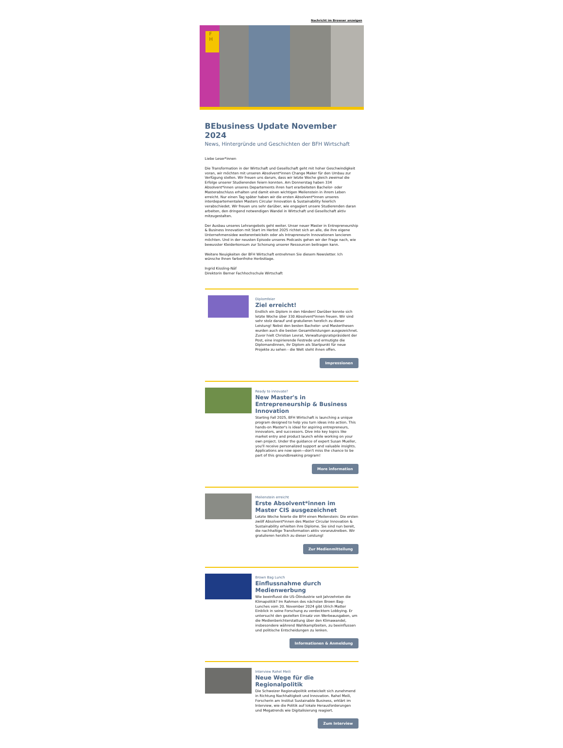Nachricht im Browser anzeigen
F
H
BEbusiness Update November 2024
News, Hintergründe und Geschichten der BFH Wirtschaft
Liebe Leser*innen
Die Transformation in der Wirtschaft und Gesellschaft geht mit hoher Geschwindigkeit voran, wir möchten mit unseren Absolvent*innen Change Maker für den Umbau zur Verfügung stellen. Wir freuen uns darum, dass wir letzte Woche gleich zweimal die Erfolge unserer Studierenden feiern konnten. Am Donnerstag haben 334 Absolvent*innen unseres Departements ihren hart erarbeiteten Bachelor- oder Masterabschluss erhalten und damit einen wichtigen Meilenstein in ihrem Leben erreicht. Nur einen Tag später haben wir die ersten Absolvent*innen unseres interdepartementalen Masters Circular Innovation & Sustainability feierlich verabschiedet. Wir freuen uns sehr darüber, wie engagiert unsere Studierenden daran arbeiten, den dringend notwendigen Wandel in Wirtschaft und Gesellschaft aktiv mitzugestalten.
Der Ausbau unseres Lehrangebots geht weiter. Unser neuer Master in Entrepreneurship & Business Innovation mit Start im Herbst 2025 richtet sich an alle, die ihre eigene Unternehmensidee weiterentwickeln oder als Intrapreneurin Innovationen lancieren möchten. Und in der neusten Episode unseres Podcasts gehen wir der Frage nach, wie bewusster Kleiderkonsum zur Schonung unserer Ressourcen beitragen kann.
Weitere Neuigkeiten der BFH Wirtschaft entnehmen Sie diesem Newsletter. Ich wünsche Ihnen farbenfrohe Herbsttage.
Ingrid Kissling-Näf
Direktorin Berner Fachhochschule Wirtschaft
Diplomfeier
Ziel erreicht!
Endlich ein Diplom in den Händen! Darüber konnte sich letzte Woche über 330 Absolvent*innen freuen. Wir sind sehr stolz darauf und gratulieren herzlich zu dieser Leistung! Nebst den besten Bachelor- und Masterthesen wurden auch die besten Gesamtleistungen ausgezeichnet. Zuvor hielt Christian Levrat, Verwaltungsratspräsident der Post, eine inspirierende Festrede und ermutigte die Diplomandinnen, ihr Diplom als Startpunkt für neue Projekte zu sehen - die Welt steht ihnen offen.
Impressionen
Ready to innovate?
New Master's in Entrepreneurship & Business Innovation
Starting Fall 2025, BFH Wirtschaft is launching a unique program designed to help you turn ideas into action. This hands-on Master's is ideal for aspiring entrepreneurs, innovators, and successors. Dive into key topics like market entry and product launch while working on your own project. Under the guidance of expert Susan Mueller, you'll receive personalized support and valuable insights. Applications are now open—don't miss the chance to be part of this groundbreaking program!
More information
Meilenstein erreicht
Erste Absolvent*innen im Master CIS ausgezeichnet
Letzte Woche feierte die BFH einen Meilenstein: Die ersten zwölf Absolvent*innen des Master Circular Innovation & Sustainability erhielten ihre Diplome. Sie sind nun bereit, die nachhaltige Transformation aktiv voranzutreiben. Wir gratulieren herzlich zu dieser Leistung!
Zur Medienmitteilung
Brown Bag Lunch
Einflussnahme durch Medienwerbung
Wie beeinflusst die US-Ölindustrie seit Jahrzehnten die Klimapolitik? Im Rahmen des nächsten Brown Bag-Lunches vom 20. November 2024 gibt Ulrich Matter Einblick in seine Forschung zu verdecktem Lobbying. Er untersucht den gezielten Einsatz von Werbeausgaben, um die Medienberichterstattung über den Klimawandel, insbesondere während Wahlkampfzeiten, zu beeinflussen und politische Entscheidungen zu lenken.
Informationen & Anmeldung
Interview Rahel Meili
Neue Wege für die Regionalpolitik
Die Schweizer Regionalpolitik entwickelt sich zunehmend in Richtung Nachhaltigkeit und Innovation. Rahel Meili, Forscherin am Institut Sustainable Business, erklärt im Interview, wie die Politik auf lokale Herausforderungen und Megatrends wie Digitalisierung reagiert.
Zum Interview